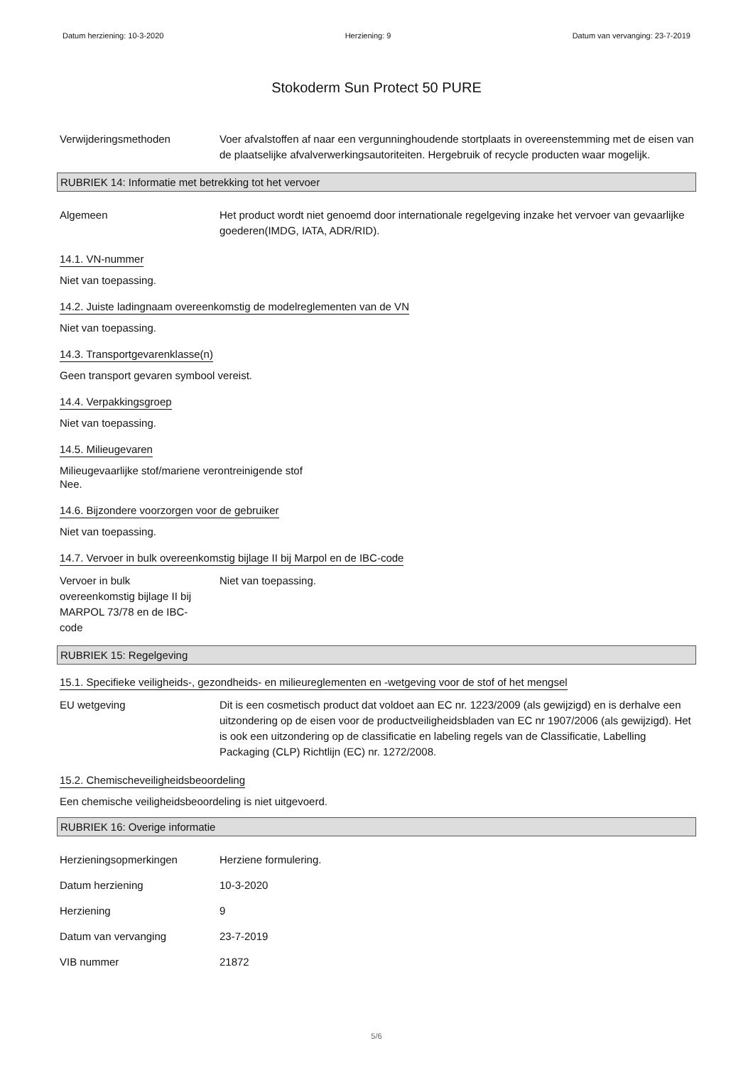Datum herziening: 10-3-2020 Herziening: 9 Datum van vervanging: 23-7-2019
Stokoderm Sun Protect 50 PURE
Verwijderingsmethoden Voer afvalstoffen af naar een vergunninghoudende stortplaats in overeenstemming met de eisen van de plaatselijke afvalverwerkingsautoriteiten. Hergebruik of recycle producten waar mogelijk.
RUBRIEK 14: Informatie met betrekking tot het vervoer
Algemeen Het product wordt niet genoemd door internationale regelgeving inzake het vervoer van gevaarlijke goederen(IMDG, IATA, ADR/RID).
14.1. VN-nummer
Niet van toepassing.
14.2. Juiste ladingnaam overeenkomstig de modelreglementen van de VN
Niet van toepassing.
14.3. Transportgevarenklasse(n)
Geen transport gevaren symbool vereist.
14.4. Verpakkingsgroep
Niet van toepassing.
14.5. Milieugevaren
Milieugevaarlijke stof/mariene verontreinigende stof
Nee.
14.6. Bijzondere voorzorgen voor de gebruiker
Niet van toepassing.
14.7. Vervoer in bulk overeenkomstig bijlage II bij Marpol en de IBC-code
Vervoer in bulk overeenkomstig bijlage II bij MARPOL 73/78 en de IBC-code
Niet van toepassing.
RUBRIEK 15: Regelgeving
15.1. Specifieke veiligheids-, gezondheids- en milieureglementen en -wetgeving voor de stof of het mengsel
EU wetgeving Dit is een cosmetisch product dat voldoet aan EC nr. 1223/2009 (als gewijzigd) en is derhalve een uitzondering op de eisen voor de productveiligheidsbladen van EC nr 1907/2006 (als gewijzigd). Het is ook een uitzondering op de classificatie en labeling regels van de Classificatie, Labelling Packaging (CLP) Richtlijn (EC) nr. 1272/2008.
15.2. Chemischeveiligheidsbeoordeling
Een chemische veiligheidsbeoordeling is niet uitgevoerd.
RUBRIEK 16: Overige informatie
Herzieningsopmerkingen Herziene formulering.
Datum herziening 10-3-2020
Herziening 9
Datum van vervanging 23-7-2019
VIB nummer 21872
5/6